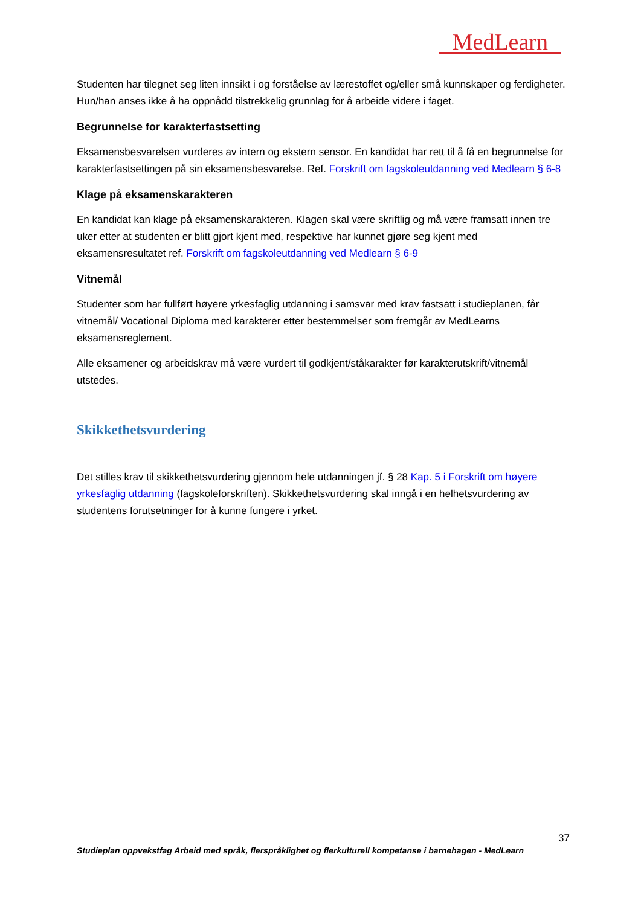MedLearn
Studenten har tilegnet seg liten innsikt i og forståelse av lærestoffet og/eller små kunnskaper og ferdigheter. Hun/han anses ikke å ha oppnådd tilstrekkelig grunnlag for å arbeide videre i faget.
Begrunnelse for karakterfastsetting
Eksamensbesvarelsen vurderes av intern og ekstern sensor. En kandidat har rett til å få en begrunnelse for karakterfastsettingen på sin eksamensbesvarelse. Ref. Forskrift om fagskoleutdanning ved Medlearn § 6-8
Klage på eksamenskarakteren
En kandidat kan klage på eksamenskarakteren. Klagen skal være skriftlig og må være framsatt innen tre uker etter at studenten er blitt gjort kjent med, respektive har kunnet gjøre seg kjent med eksamensresultatet ref. Forskrift om fagskoleutdanning ved Medlearn § 6-9
Vitnemål
Studenter som har fullført høyere yrkesfaglig utdanning i samsvar med krav fastsatt i studieplanen, får vitnemål/ Vocational Diploma med karakterer etter bestemmelser som fremgår av MedLearns eksamensreglement.
Alle eksamener og arbeidskrav må være vurdert til godkjent/ståkarakter før karakterutskrift/vitnemål utstedes.
Skikkethetsvurdering
Det stilles krav til skikkethetsvurdering gjennom hele utdanningen jf. § 28 Kap. 5 i Forskrift om høyere yrkesfaglig utdanning (fagskoleforskriften). Skikkethetsvurdering skal inngå i en helhetsvurdering av studentens forutsetninger for å kunne fungere i yrket.
37
Studieplan oppvekstfag Arbeid med språk, flerspråklighet og flerkulturell kompetanse i barnehagen - MedLearn